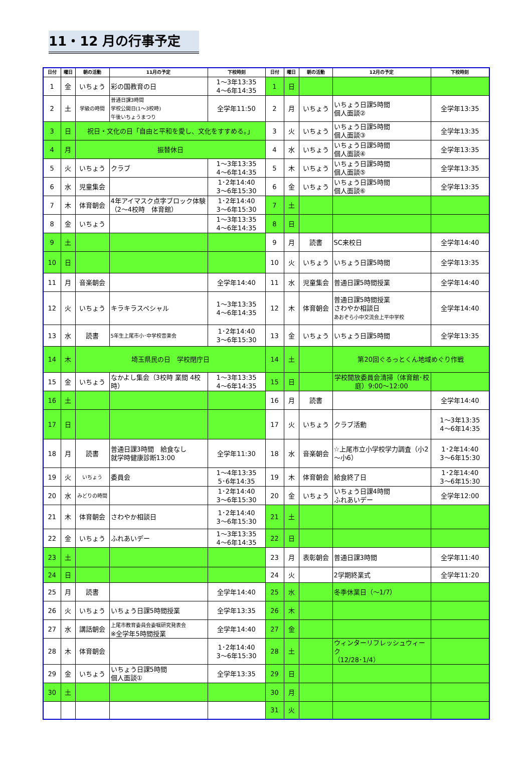11・12 月の行事予定
| 日付 | 曜日 | 朝の活動 | 11月の予定 | 下校時刻 | 日付 | 曜日 | 朝の活動 | 12月の予定 | 下校時刻 |
| --- | --- | --- | --- | --- | --- | --- | --- | --- | --- |
| 1 | 金 | いちょう | 彩の国教育の日 | 1～3年13:35 4～6年14:35 | 1 | 日 | | | |
| 2 | 土 | 学級の時間 | 普通日課3時間 学校公開日(1～3校時) 午後いちょうまつり | 全学年11:50 | 2 | 月 | いちょう | いちょう日課5時間 個人面談② | 全学年13:35 |
| 3 | 日 | 祝日・文化の日「自由と平和を愛し、文化をすすめる。」 | | | 3 | 火 | いちょう | いちょう日課5時間 個人面談③ | 全学年13:35 |
| 4 | 月 | 振替休日 | | | 4 | 水 | いちょう | いちょう日課5時間 個人面談④ | 全学年13:35 |
| 5 | 火 | いちょう | クラブ | 1～3年13:35 4～6年14:35 | 5 | 木 | いちょう | いちょう日課5時間 個人面談⑤ | 全学年13:35 |
| 6 | 水 | 児童集会 | | 1･2年14:40 3～6年15:30 | 6 | 金 | いちょう | いちょう日課5時間 個人面談⑥ | 全学年13:35 |
| 7 | 木 | 体育朝会 | 4年アイマスク点字ブロック体験（2～4校時 体育館） | 1･2年14:40 3～6年15:30 | 7 | 土 | | | |
| 8 | 金 | いちょう | | 1～3年13:35 4～6年14:35 | 8 | 日 | | | |
| 9 | 土 | | | | 9 | 月 | 読書 | SC来校日 | 全学年14:40 |
| 10 | 日 | | | | 10 | 火 | いちょう | いちょう日課5時間 | 全学年13:35 |
| 11 | 月 | 音楽朝会 | | 全学年14:40 | 11 | 水 | 児童集会 | 普通日課5時間授業 | 全学年14:40 |
| 12 | 火 | いちょう | キラキラスペシャル | 1～3年13:35 4～6年14:35 | 12 | 木 | 体育朝会 | 普通日課5時間授業 さわやか相談日 あおぞら小中交流会上平中学校 | 全学年14:40 |
| 13 | 水 | 読書 | 5年生上尾市小･中学校音楽会 | 1･2年14:40 3～6年15:30 | 13 | 金 | いちょう | いちょう日課5時間 | 全学年13:35 |
| 14 | 木 | 埼玉県民の日 学校閉庁日 | | | 14 | 土 | | 第20回ぐるっとくん地域めぐり作戦 | |
| 15 | 金 | いちょう | なかよし集会（3校時 業間 4校時） | 1～3年13:35 4～6年14:35 | 15 | 日 | | 学校開放委員会清掃（体育館･校庭）9:00～12:00 | |
| 16 | 土 | | | | 16 | 月 | 読書 | | 全学年14:40 |
| 17 | 日 | | | | 17 | 火 | いちょう | クラブ活動 | 1～3年13:35 4～6年14:35 |
| 18 | 月 | 読書 | 普通日課3時間 給食なし 就学時健康診断13:00 | 全学年11:30 | 18 | 水 | 音楽朝会 | ☆上尾市立小学校学力調査（小2～小6） | 1･2年14:40 3～6年15:30 |
| 19 | 火 | いちょう | 委員会 | 1～4年13:35 5･6年14:35 | 19 | 木 | 体育朝会 | 給食終了日 | 1･2年14:40 3～6年15:30 |
| 20 | 水 | みどりの時間 | | 1･2年14:40 3～6年15:30 | 20 | 金 | いちょう | いちょう日課4時間 ふれあいデー | 全学年12:00 |
| 21 | 木 | 体育朝会 | さわやか相談日 | 1･2年14:40 3～6年15:30 | 21 | 土 | | | |
| 22 | 金 | いちょう | ふれあいデー | 1～3年13:35 4～6年14:35 | 22 | 日 | | | |
| 23 | 土 | | | | 23 | 月 | 表彰朝会 | 普通日課3時間 | 全学年11:40 |
| 24 | 日 | | | | 24 | 火 | | 2学期終業式 | 全学年11:20 |
| 25 | 月 | 読書 | | 全学年14:40 | 25 | 水 | | 冬季休業日（～1/7） | |
| 26 | 火 | いちょう | いちょう日課5時間授業 | 全学年13:35 | 26 | 木 | | | |
| 27 | 水 | 講話朝会 | 上尾市教育委員会委嘱研究発表会 ※全学年5時間授業 | 全学年14:40 | 27 | 金 | | | |
| 28 | 木 | 体育朝会 | | 1･2年14:40 3～6年15:30 | 28 | 土 | | ウィンターリフレッシュウィーク （12/28･1/4） | |
| 29 | 金 | いちょう | いちょう日課5時間 個人面談① | 全学年13:35 | 29 | 日 | | | |
| 30 | 土 | | | | 30 | 月 | | | |
| | | | | | 31 | 火 | | | |